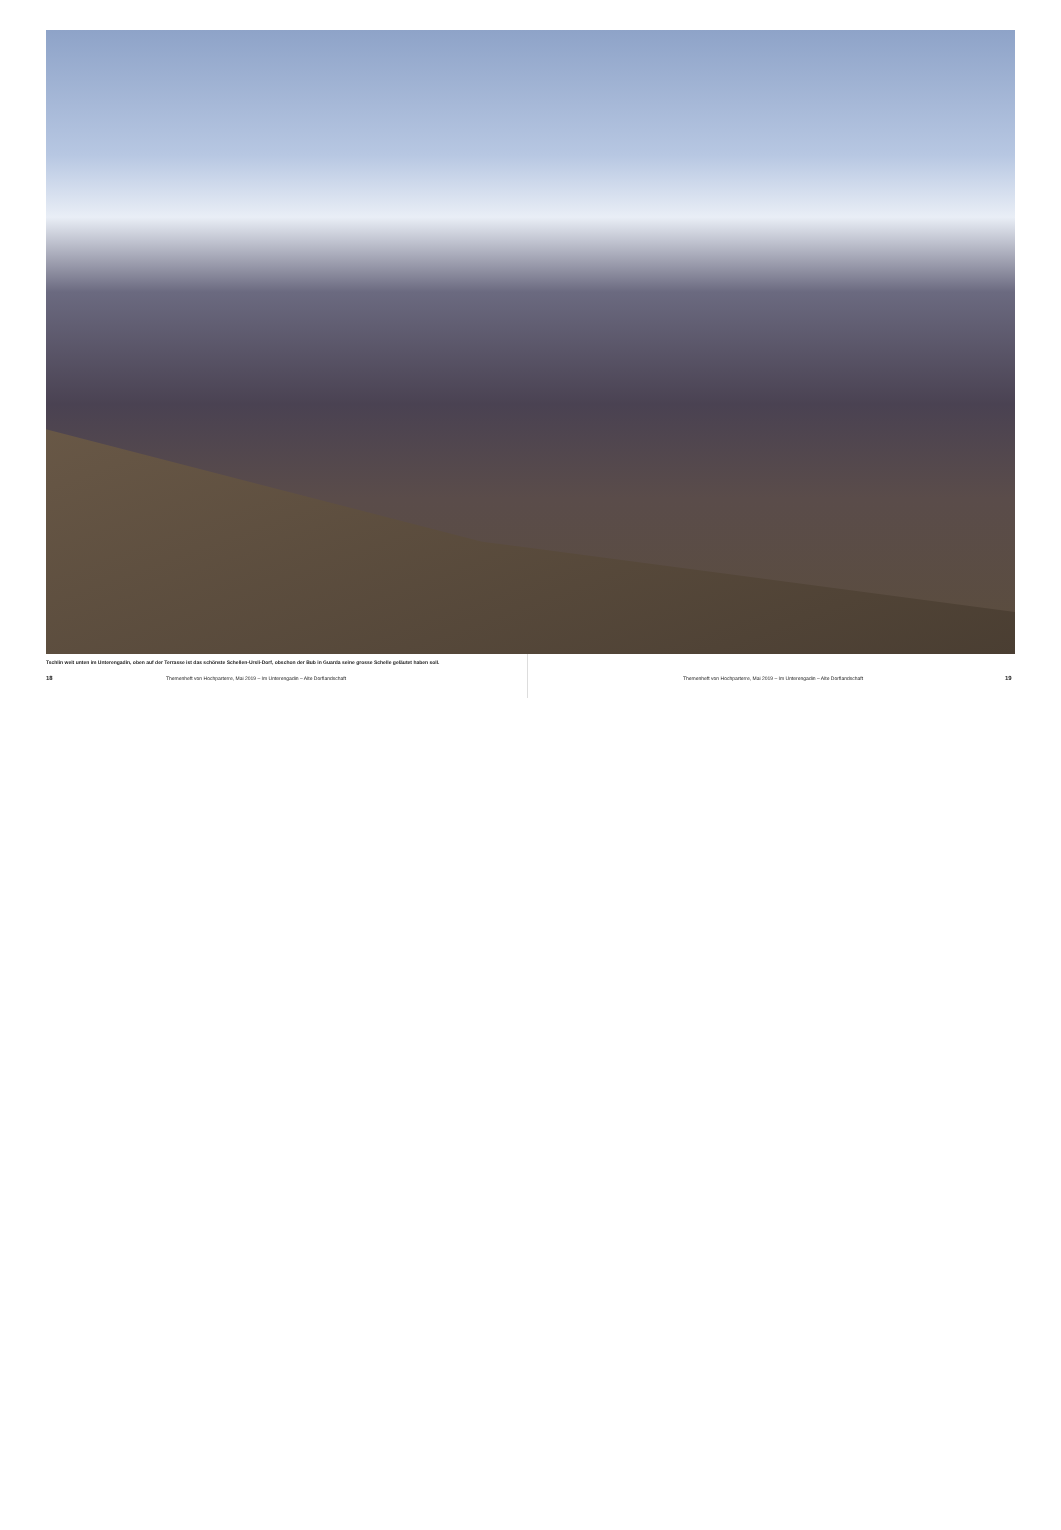Tschlin weit unten im Unterengadin, oben auf der Terrasse ist das schönste Schellen-Ursli-Dorf, obschon der Bub in Guarda seine grosse Schelle geläutet haben soll.
18 Themenheft von Hochparterre, Mai 2019 – Im Unterengadin – Alte Dorflandschaft Themenheft von Hochparterre, Mai 2019 – Im Unterengadin – Alte Dorflandschaft 19